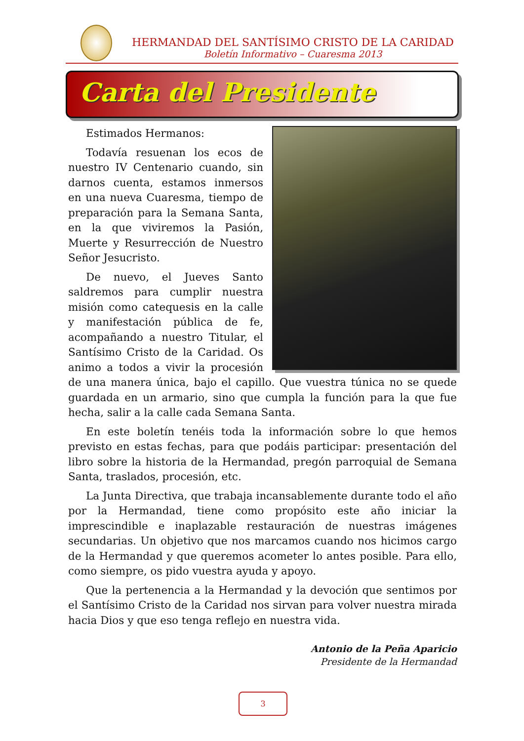HERMANDAD DEL SANTÍSIMO CRISTO DE LA CARIDAD
Boletín Informativo – Cuaresma 2013
Carta del Presidente
Estimados Hermanos:
Todavía resuenan los ecos de nuestro IV Centenario cuando, sin darnos cuenta, estamos inmersos en una nueva Cuaresma, tiempo de preparación para la Semana Santa, en la que viviremos la Pasión, Muerte y Resurrección de Nuestro Señor Jesucristo.
De nuevo, el Jueves Santo saldremos para cumplir nuestra misión como catequesis en la calle y manifestación pública de fe, acompañando a nuestro Titular, el Santísimo Cristo de la Caridad. Os animo a todos a vivir la procesión de una manera única, bajo el capillo. Que vuestra túnica no se quede guardada en un armario, sino que cumpla la función para la que fue hecha, salir a la calle cada Semana Santa.
En este boletín tenéis toda la información sobre lo que hemos previsto en estas fechas, para que podáis participar: presentación del libro sobre la historia de la Hermandad, pregón parroquial de Semana Santa, traslados, procesión, etc.
La Junta Directiva, que trabaja incansablemente durante todo el año por la Hermandad, tiene como propósito este año iniciar la imprescindible e inaplazable restauración de nuestras imágenes secundarias. Un objetivo que nos marcamos cuando nos hicimos cargo de la Hermandad y que queremos acometer lo antes posible. Para ello, como siempre, os pido vuestra ayuda y apoyo.
Que la pertenencia a la Hermandad y la devoción que sentimos por el Santísimo Cristo de la Caridad nos sirvan para volver nuestra mirada hacia Dios y que eso tenga reflejo en nuestra vida.
Antonio de la Peña Aparicio
Presidente de la Hermandad
3